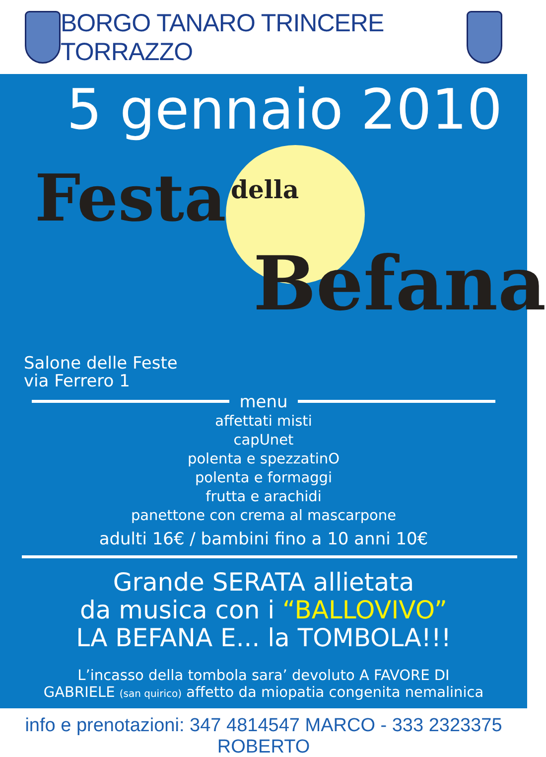BORGO TANARO TRINCERE TORRAZZO
5 gennaio 2010
Festa della
Befana
Salone delle Feste
via Ferrero 1
menu
affettati misti
capUnet
polenta e spezzatinO
polenta e formaggi
frutta e arachidi
panettone con crema al mascarpone
adulti 16€ / bambini fino a 10 anni 10€
Grande SERATA allietata
da musica con i “BALLOVIVO”
LA BEFANA E... la TOMBOLA!!!
L’incasso della tombola sara’ devoluto A FAVORE DI
GABRIELE (san quirico) affetto da miopatia congenita nemalinica
info e prenotazioni: 347 4814547 MARCO - 333 2323375 ROBERTO